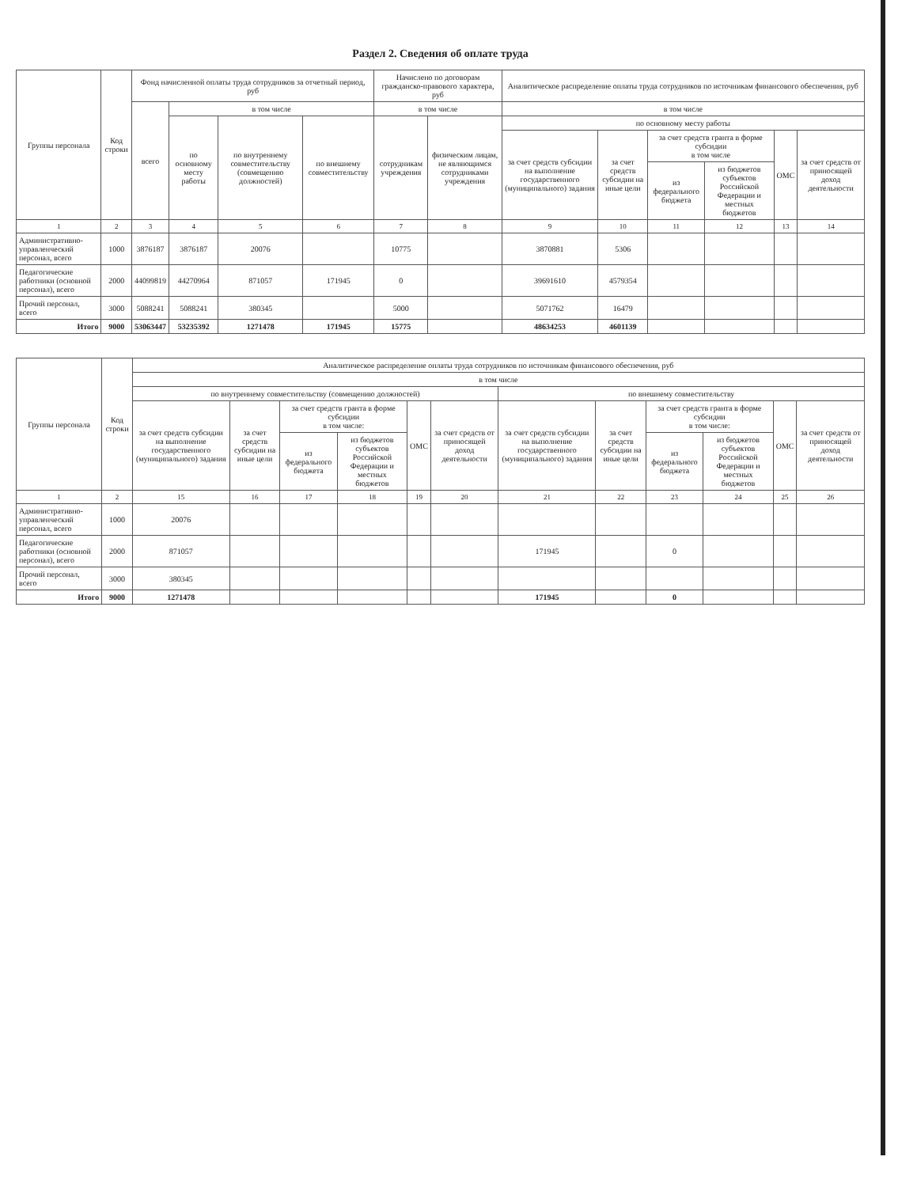Раздел 2. Сведения об оплате труда
| Группы персонала | Код строки | Фонд начисленной оплаты труда сотрудников за отчетный период, руб | | | | Начислено по договорам гражданско-правового характера, руб | | Аналитическое распределение оплаты труда сотрудников по источникам финансового обеспечения, руб | | | | | |
| --- | --- | --- | --- | --- | --- | --- | --- | --- | --- | --- | --- | --- | --- |
| | | всего | в том числе | | | в том числе | | в том числе | | | | | |
| | | | по основному месту работы | по внутреннему совместительству (совмещению должностей) | по внешнему совместительству | сотрудникам учреждения | физическим лицам, не являющимся сотрудниками учреждения | по основному месту работы | | | | | |
| | | | | | | | | за счет средств субсидии на выполнение государственного (муниципального) задания | за счет средств субсидии на иные цели | за счет средств гранта в форме субсидии в том числе | | ОМС | за счет средств от приносящей доход деятельности |
| | | | | | | | | | | из федерального бюджета | из бюджетов субъектов Российской Федерации и местных бюджетов | | |
| 1 | 2 | 3 | 4 | 5 | 6 | 7 | 8 | 9 | 10 | 11 | 12 | 13 | 14 |
| Административно-управленческий персонал, всего | 1000 | 3876187 | 3876187 | 20076 | | 10775 | | 3870881 | 5306 | | | | |
| Педагогические работники (основной персонал), всего | 2000 | 44099819 | 44270964 | 871057 | 171945 | 0 | | 39691610 | 4579354 | | | | |
| Прочий персонал, всего | 3000 | 5088241 | 5088241 | 380345 | | 5000 | | 5071762 | 16479 | | | | |
| Итого | 9000 | 53063447 | 53235392 | 1271478 | 171945 | 15775 | | 48634253 | 4601139 | | | | |
| Группы персонала | Код строки | Аналитическое распределение оплаты труда сотрудников по источникам финансового обеспечения, руб | | | | | | | | | | | |
| --- | --- | --- | --- | --- | --- | --- | --- | --- | --- | --- | --- | --- | --- |
| | | в том числе | | | | | | | | | | | |
| | | по внутреннему совместительству (совмещению должностей) | | | | | | по внешнему совместительству | | | | | |
| | | за счет средств субсидии на выполнение государственного (муниципального) задания | за счет средств субсидии на иные цели | за счет средств гранта в форме субсидии в том числе: | | ОМС | за счет средств от приносящей доход деятельности | за счет средств субсидии на выполнение государственного (муниципального) задания | за счет средств субсидии на иные цели | за счет средств гранта в форме субсидии в том числе: | | ОМС | за счет средств от приносящей доход деятельности |
| | | | | из федерального бюджета | из бюджетов субъектов Российской Федерации и местных бюджетов | | | | | из федерального бюджета | из бюджетов субъектов Российской Федерации и местных бюджетов | | |
| 1 | 2 | 15 | 16 | 17 | 18 | 19 | 20 | 21 | 22 | 23 | 24 | 25 | 26 |
| Административно-управленческий персонал, всего | 1000 | 20076 | | | | | | | | | | | |
| Педагогические работники (основной персонал), всего | 2000 | 871057 | | | | | | 171945 | | 0 | | | |
| Прочий персонал, всего | 3000 | 380345 | | | | | | | | | | | |
| Итого | 9000 | 1271478 | | | | | | 171945 | | 0 | | | |